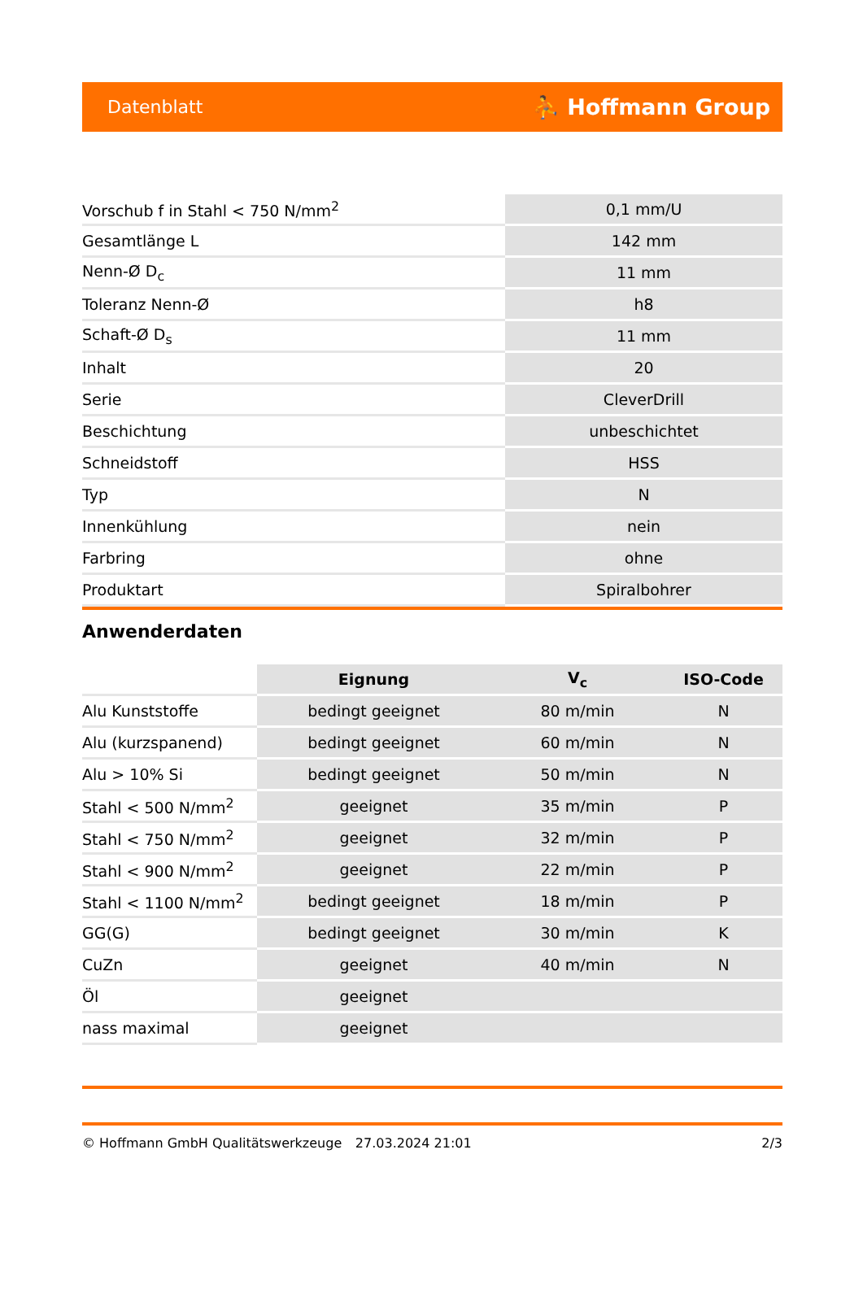Datenblatt ⛹ Hoffmann Group
| Vorschub f in Stahl < 750 N/mm<sup>2</sup> | 0,1 mm/U |
| Gesamtlänge L | 142 mm |
| Nenn-Ø D<sub>c</sub> | 11 mm |
| Toleranz Nenn-Ø | h8 |
| Schaft-Ø D<sub>s</sub> | 11 mm |
| Inhalt | 20 |
| Serie | CleverDrill |
| Beschichtung | unbeschichtet |
| Schneidstoff | HSS |
| Typ | N |
| Innenkühlung | nein |
| Farbring | ohne |
| Produktart | Spiralbohrer |
Anwenderdaten
| | Eignung | V<sub>c</sub> | ISO-Code |
| --- | --- | --- | --- |
| Alu Kunststoffe | bedingt geeignet | 80 m/min | N |
| Alu (kurzspanend) | bedingt geeignet | 60 m/min | N |
| Alu > 10% Si | bedingt geeignet | 50 m/min | N |
| Stahl < 500 N/mm<sup>2</sup> | geeignet | 35 m/min | P |
| Stahl < 750 N/mm<sup>2</sup> | geeignet | 32 m/min | P |
| Stahl < 900 N/mm<sup>2</sup> | geeignet | 22 m/min | P |
| Stahl < 1100 N/mm<sup>2</sup> | bedingt geeignet | 18 m/min | P |
| GG(G) | bedingt geeignet | 30 m/min | K |
| CuZn | geeignet | 40 m/min | N |
| Öl | geeignet | | |
| nass maximal | geeignet | | |
© Hoffmann GmbH Qualitätswerkzeuge 27.03.2024 21:01 2/3